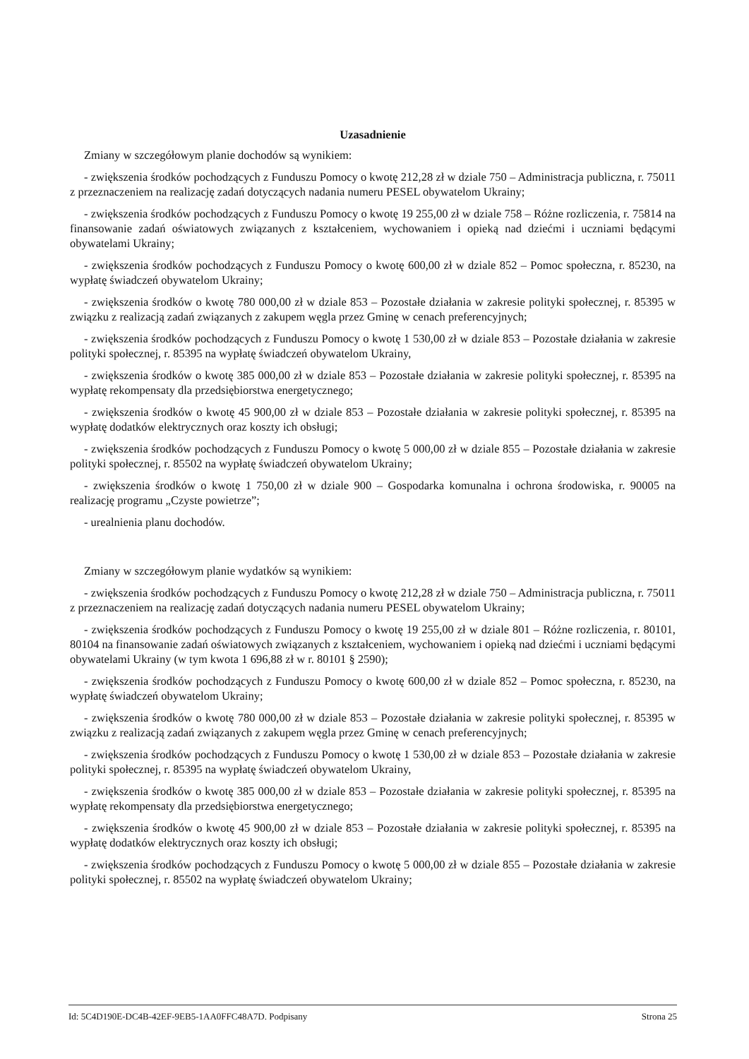Uzasadnienie
Zmiany w szczegółowym planie dochodów są wynikiem:
- zwiększenia środków pochodzących z Funduszu Pomocy o kwotę 212,28 zł w dziale 750 – Administracja publiczna, r. 75011 z przeznaczeniem na realizację zadań dotyczących nadania numeru PESEL obywatelom Ukrainy;
- zwiększenia środków pochodzących z Funduszu Pomocy o kwotę 19 255,00 zł w dziale 758 – Różne rozliczenia, r. 75814 na finansowanie zadań oświatowych związanych z kształceniem, wychowaniem i opieką nad dziećmi i uczniami będącymi obywatelami Ukrainy;
- zwiększenia środków pochodzących z Funduszu Pomocy o kwotę 600,00 zł w dziale 852 – Pomoc społeczna, r. 85230, na wypłatę świadczeń obywatelom Ukrainy;
- zwiększenia środków o kwotę 780 000,00 zł w dziale 853 – Pozostałe działania w zakresie polityki społecznej, r. 85395 w związku z realizacją zadań związanych z zakupem węgla przez Gminę w cenach preferencyjnych;
- zwiększenia środków pochodzących z Funduszu Pomocy o kwotę 1 530,00 zł w dziale 853 – Pozostałe działania w zakresie polityki społecznej, r. 85395 na wypłatę świadczeń obywatelom Ukrainy,
- zwiększenia środków o kwotę 385 000,00 zł w dziale 853 – Pozostałe działania w zakresie polityki społecznej, r. 85395 na wypłatę rekompensaty dla przedsiębiorstwa energetycznego;
- zwiększenia środków o kwotę 45 900,00 zł w dziale 853 – Pozostałe działania w zakresie polityki społecznej, r. 85395 na wypłatę dodatków elektrycznych oraz koszty ich obsługi;
- zwiększenia środków pochodzących z Funduszu Pomocy o kwotę 5 000,00 zł w dziale 855 – Pozostałe działania w zakresie polityki społecznej, r. 85502 na wypłatę świadczeń obywatelom Ukrainy;
- zwiększenia środków o kwotę 1 750,00 zł w dziale 900 – Gospodarka komunalna i ochrona środowiska, r. 90005 na realizację programu „Czyste powietrze”;
- urealnienia planu dochodów.
Zmiany w szczegółowym planie wydatków są wynikiem:
- zwiększenia środków pochodzących z Funduszu Pomocy o kwotę 212,28 zł w dziale 750 – Administracja publiczna, r. 75011 z przeznaczeniem na realizację zadań dotyczących nadania numeru PESEL obywatelom Ukrainy;
- zwiększenia środków pochodzących z Funduszu Pomocy o kwotę 19 255,00 zł w dziale 801 – Różne rozliczenia, r. 80101, 80104 na finansowanie zadań oświatowych związanych z kształceniem, wychowaniem i opieką nad dziećmi i uczniami będącymi obywatelami Ukrainy (w tym kwota 1 696,88 zł w r. 80101 § 2590);
- zwiększenia środków pochodzących z Funduszu Pomocy o kwotę 600,00 zł w dziale 852 – Pomoc społeczna, r. 85230, na wypłatę świadczeń obywatelom Ukrainy;
- zwiększenia środków o kwotę 780 000,00 zł w dziale 853 – Pozostałe działania w zakresie polityki społecznej, r. 85395 w związku z realizacją zadań związanych z zakupem węgla przez Gminę w cenach preferencyjnych;
- zwiększenia środków pochodzących z Funduszu Pomocy o kwotę 1 530,00 zł w dziale 853 – Pozostałe działania w zakresie polityki społecznej, r. 85395 na wypłatę świadczeń obywatelom Ukrainy,
- zwiększenia środków o kwotę 385 000,00 zł w dziale 853 – Pozostałe działania w zakresie polityki społecznej, r. 85395 na wypłatę rekompensaty dla przedsiębiorstwa energetycznego;
- zwiększenia środków o kwotę 45 900,00 zł w dziale 853 – Pozostałe działania w zakresie polityki społecznej, r. 85395 na wypłatę dodatków elektrycznych oraz koszty ich obsługi;
- zwiększenia środków pochodzących z Funduszu Pomocy o kwotę 5 000,00 zł w dziale 855 – Pozostałe działania w zakresie polityki społecznej, r. 85502 na wypłatę świadczeń obywatelom Ukrainy;
Id: 5C4D190E-DC4B-42EF-9EB5-1AA0FFC48A7D. Podpisany Strona 25